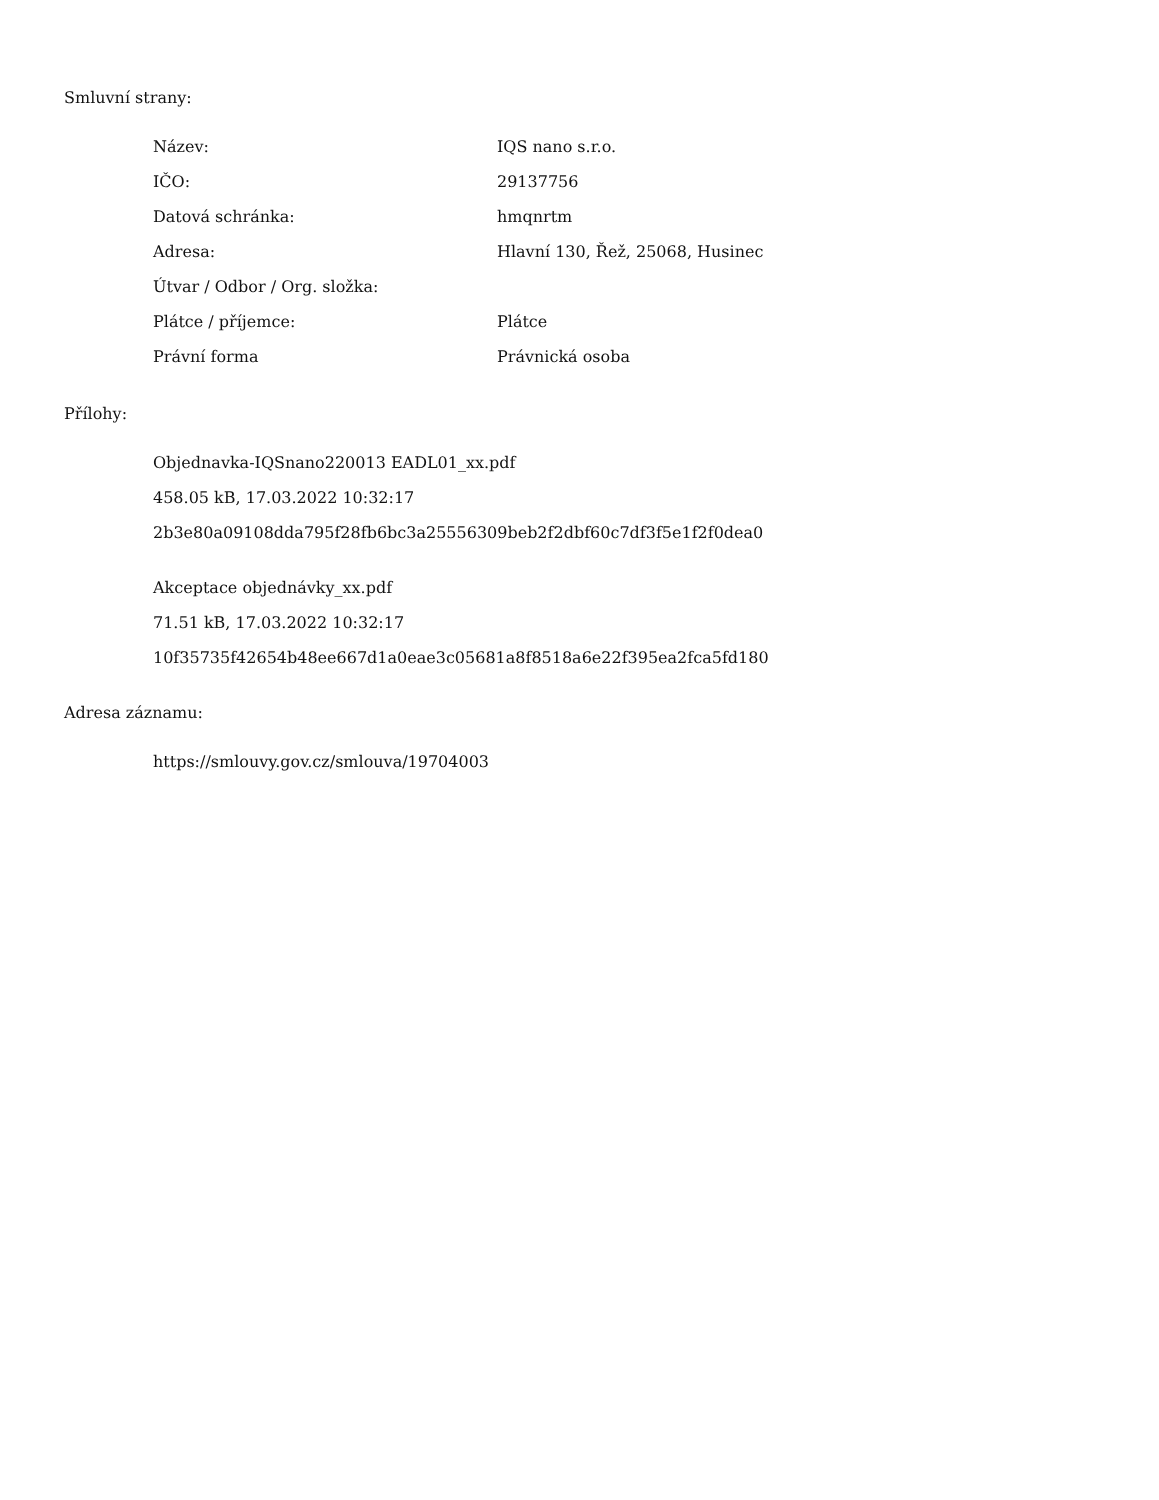Smluvní strany:
| Název: | IQS nano s.r.o. |
| IČO: | 29137756 |
| Datová schránka: | hmqnrtm |
| Adresa: | Hlavní 130, Řež, 25068, Husinec |
| Útvar / Odbor / Org. složka: | |
| Plátce / příjemce: | Plátce |
| Právní forma | Právnická osoba |
Přílohy:
Objednavka-IQSnano220013 EADL01_xx.pdf
458.05 kB, 17.03.2022 10:32:17
2b3e80a09108dda795f28fb6bc3a25556309beb2f2dbf60c7df3f5e1f2f0dea0
Akceptace objednávky_xx.pdf
71.51 kB, 17.03.2022 10:32:17
10f35735f42654b48ee667d1a0eae3c05681a8f8518a6e22f395ea2fca5fd180
Adresa záznamu:
https://smlouvy.gov.cz/smlouva/19704003